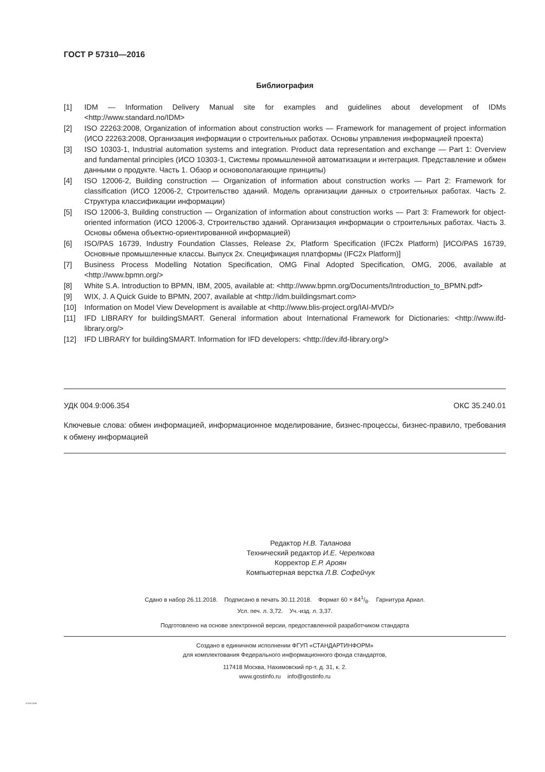ГОСТ Р 57310—2016
Библиография
[1] IDM — Information Delivery Manual site for examples and guidelines about development of IDMs <http://www.standard.no/IDM>
[2] ISO 22263:2008, Organization of information about construction works — Framework for management of project information (ИСО 22263:2008, Организация информации о строительных работах. Основы управления информацией проекта)
[3] ISO 10303-1, Industrial automation systems and integration. Product data representation and exchange — Part 1: Overview and fundamental principles (ИСО 10303-1, Системы промышленной автоматизации и интеграция. Представление и обмен данными о продукте. Часть 1. Обзор и основополагающие принципы)
[4] ISO 12006-2, Building construction — Organization of information about construction works — Part 2: Framework for classification (ИСО 12006-2, Строительство зданий. Модель организации данных о строительных работах. Часть 2. Структура классификации информации)
[5] ISO 12006-3, Building construction — Organization of information about construction works — Part 3: Framework for object-oriented information (ИСО 12006-3, Строительство зданий. Организация информации о строительных работах. Часть 3. Основы обмена объектно-ориентированной информацией)
[6] ISO/PAS 16739, Industry Foundation Classes, Release 2x, Platform Specification (IFC2x Platform) [ИСО/PAS 16739, Основные промышленные классы. Выпуск 2х. Спецификация платформы (IFC2x Platform)]
[7] Business Process Modelling Notation Specification, OMG Final Adopted Specification, OMG, 2006, available at <http://www.bpmn.org/>
[8] White S.A. Introduction to BPMN, IBM, 2005, available at: <http://www.bpmn.org/Documents/Introduction_to_BPMN.pdf>
[9] WIX, J. A Quick Guide to BPMN, 2007, available at <http://idm.buildingsmart.com>
[10] Information on Model View Development is available at <http://www.blis-project.org/IAI-MVD/>
[11] IFD LIBRARY for buildingSMART. General information about International Framework for Dictionaries: <http://www.ifd-library.org/>
[12] IFD LIBRARY for buildingSMART. Information for IFD developers: <http://dev.ifd-library.org/>
УДК 004.9:006.354 ОКС 35.240.01
Ключевые слова: обмен информацией, информационное моделирование, бизнес-процессы, бизнес-правило, требования к обмену информацией
Редактор Н.В. Таланова
Технический редактор И.Е. Черелкова
Корректор Е.Р. Ароян
Компьютерная верстка Л.В. Софейчук
Сдано в набор 26.11.2018. Подписано в печать 30.11.2018. Формат 60 × 841/8. Гарнитура Ариал.
Усл. печ. л. 3,72. Уч.-изд. л. 3,37.
Подготовлено на основе электронной версии, предоставленной разработчиком стандарта
Создано в единичном исполнении ФГУП «СТАНДАРТИНФОРМ»
для комплектования Федерального информационного фонда стандартов,
117418 Москва, Нахимовский пр-т, д. 31, к. 2.
www.gostinfo.ru info@gostinfo.ru
57310-2016